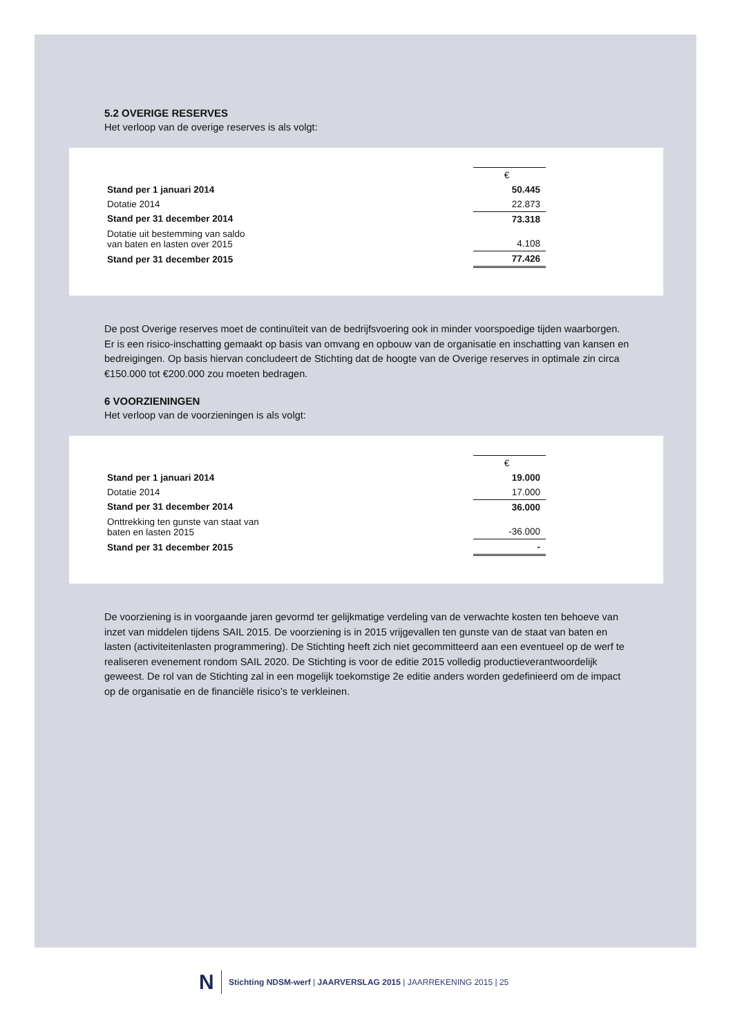5.2 OVERIGE RESERVES
Het verloop van de overige reserves is als volgt:
| | € |
| Stand per 1 januari 2014 | 50.445 |
| Dotatie 2014 | 22.873 |
| Stand per 31 december 2014 | 73.318 |
| Dotatie uit bestemming van saldo van baten en lasten over 2015 | 4.108 |
| Stand per 31 december 2015 | 77.426 |
De post Overige reserves moet de continuïteit van de bedrijfsvoering ook in minder voorspoedige tijden waarborgen. Er is een risico-inschatting gemaakt op basis van omvang en opbouw van de organisatie en inschatting van kansen en bedreigingen. Op basis hiervan concludeert de Stichting dat de hoogte van de Overige reserves in optimale zin circa €150.000 tot €200.000 zou moeten bedragen.
6 VOORZIENINGEN
Het verloop van de voorzieningen is als volgt:
| | € |
| Stand per 1 januari 2014 | 19.000 |
| Dotatie 2014 | 17.000 |
| Stand per 31 december 2014 | 36.000 |
| Onttrekking ten gunste van staat van baten en lasten 2015 | -36.000 |
| Stand per 31 december 2015 | - |
De voorziening is in voorgaande jaren gevormd ter gelijkmatige verdeling van de verwachte kosten ten behoeve van inzet van middelen tijdens SAIL 2015. De voorziening is in 2015 vrijgevallen ten gunste van de staat van baten en lasten (activiteitenlasten programmering). De Stichting heeft zich niet gecommitteerd aan een eventueel op de werf te realiseren evenement rondom SAIL 2020. De Stichting is voor de editie 2015 volledig productieverantwoordelijk geweest. De rol van de Stichting zal in een mogelijk toekomstige 2e editie anders worden gedefinieerd om de impact op de organisatie en de financiële risico’s te verkleinen.
N
Stichting NDSM-werf | JAARVERSLAG 2015 | JAARREKENING 2015 | 25